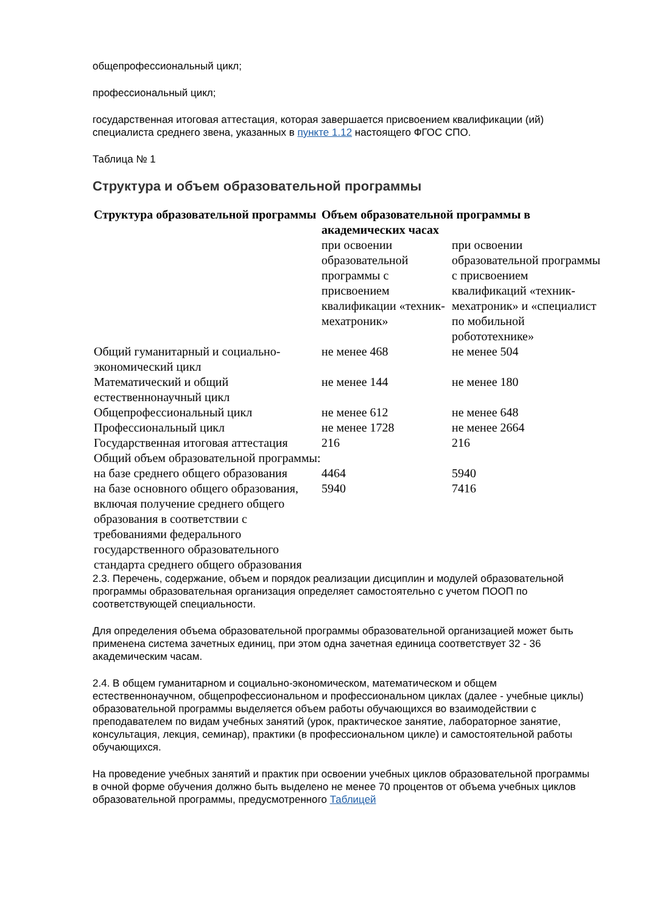общепрофессиональный цикл;
профессиональный цикл;
государственная итоговая аттестация, которая завершается присвоением квалификации (ий) специалиста среднего звена, указанных в пункте 1.12 настоящего ФГОС СПО.
Таблица № 1
Структура и объем образовательной программы
| Структура образовательной программы | Объем образовательной программы в академических часах | |
| --- | --- | --- |
| | при освоении образовательной программы с присвоением квалификации «техник- мехатроник» | при освоении образовательной программы с присвоением квалификаций «техник-мехатроник» и «специалист по мобильной робототехнике» |
| Общий гуманитарный и социально-экономический цикл | не менее 468 | не менее 504 |
| Математический и общий естественнонаучный цикл | не менее 144 | не менее 180 |
| Общепрофессиональный цикл | не менее 612 | не менее 648 |
| Профессиональный цикл | не менее 1728 | не менее 2664 |
| Государственная итоговая аттестация | 216 | 216 |
| Общий объем образовательной программы: | | |
| на базе среднего общего образования | 4464 | 5940 |
| на базе основного общего образования, включая получение среднего общего образования в соответствии с требованиями федерального государственного образовательного стандарта среднего общего образования | 5940 | 7416 |
2.3. Перечень, содержание, объем и порядок реализации дисциплин и модулей образовательной программы образовательная организация определяет самостоятельно с учетом ПООП по соответствующей специальности.
Для определения объема образовательной программы образовательной организацией может быть применена система зачетных единиц, при этом одна зачетная единица соответствует 32 - 36 академическим часам.
2.4. В общем гуманитарном и социально-экономическом, математическом и общем естественнонаучном, общепрофессиональном и профессиональном циклах (далее - учебные циклы) образовательной программы выделяется объем работы обучающихся во взаимодействии с преподавателем по видам учебных занятий (урок, практическое занятие, лабораторное занятие, консультация, лекция, семинар), практики (в профессиональном цикле) и самостоятельной работы обучающихся.
На проведение учебных занятий и практик при освоении учебных циклов образовательной программы в очной форме обучения должно быть выделено не менее 70 процентов от объема учебных циклов образовательной программы, предусмотренного Таблицей